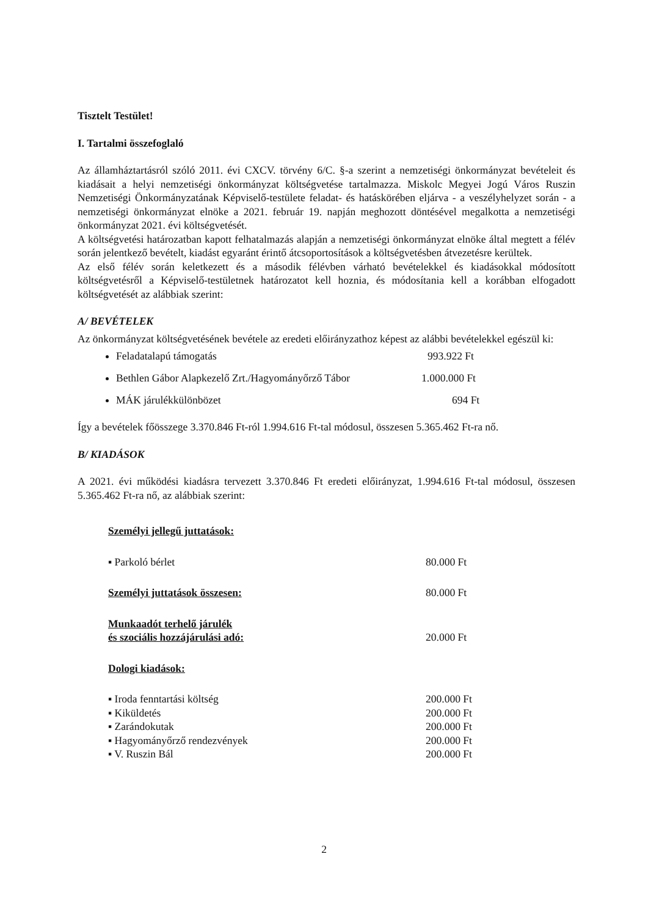Tisztelt Testület!
I. Tartalmi összefoglaló
Az államháztartásról szóló 2011. évi CXCV. törvény 6/C. §-a szerint a nemzetiségi önkormányzat bevételeit és kiadásait a helyi nemzetiségi önkormányzat költségvetése tartalmazza. Miskolc Megyei Jogú Város Ruszin Nemzetiségi Önkormányzatának Képviselő-testülete feladat- és hatáskörében eljárva - a veszélyhelyzet során - a nemzetiségi önkormányzat elnöke a 2021. február 19. napján meghozott döntésével megalkotta a nemzetiségi önkormányzat 2021. évi költségvetését.
A költségvetési határozatban kapott felhatalmazás alapján a nemzetiségi önkormányzat elnöke által megtett a félév során jelentkező bevételt, kiadást egyaránt érintő átcsoportosítások a költségvetésben átvezetésre kerültek.
Az első félév során keletkezett és a második félévben várható bevételekkel és kiadásokkal módosított költségvetésről a Képviselő-testületnek határozatot kell hoznia, és módosítania kell a korábban elfogadott költségvetését az alábbiak szerint:
A/ BEVÉTELEK
Az önkormányzat költségvetésének bevétele az eredeti előirányzathoz képest az alábbi bevételekkel egészül ki:
Feladatalapú támogatás 993.922 Ft
Bethlen Gábor Alapkezelő Zrt./Hagyományőrző Tábor 1.000.000 Ft
MÁK járulékkülönbözet 694 Ft
Így a bevételek főösszege 3.370.846 Ft-ról 1.994.616 Ft-tal módosul, összesen 5.365.462 Ft-ra nő.
B/ KIADÁSOK
A 2021. évi működési kiadásra tervezett 3.370.846 Ft eredeti előirányzat, 1.994.616 Ft-tal módosul, összesen 5.365.462 Ft-ra nő, az alábbiak szerint:
Személyi jellegű juttatások:
▪ Parkoló bérlet 80.000 Ft
Személyi juttatások összesen: 80.000 Ft
Munkaadót terhelő járulék
és szociális hozzájárulási adó: 20.000 Ft
Dologi kiadások:
▪ Iroda fenntartási költség 200.000 Ft
▪ Kiküldetés 200.000 Ft
▪ Zarándokutak 200.000 Ft
▪ Hagyományőrző rendezvények 200.000 Ft
▪ V. Ruszin Bál 200.000 Ft
2